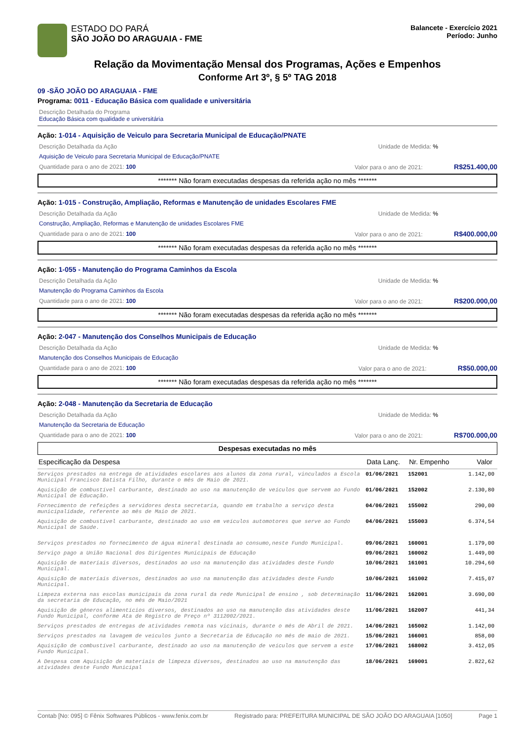ESTADO DO PARÁ
SÃO JOÃO DO ARAGUAIA - FME
Balancete - Exercício 2021
Período: Junho
Relação da Movimentação Mensal dos Programas, Ações e Empenhos
Conforme Art 3º, § 5º TAG 2018
09 -SÃO JOÃO DO ARAGUAIA - FME
Programa: 0011 - Educação Básica com qualidade e universitária
Descrição Detalhada do Programa
Educação Básica com qualidade e universitária
Ação: 1-014 - Aquisição de Veiculo para Secretaria Municipal de Educação/PNATE
Descrição Detalhada da Ação Unidade de Medida: %
Aquisição de Veiculo para Secretaria Municipal de Educação/PNATE
Quantidade para o ano de 2021: 100 Valor para o ano de 2021: R$251.400,00
******* Não foram executadas despesas da referida ação no mês *******
Ação: 1-015 - Construção, Ampliação, Reformas e Manutenção de unidades Escolares FME
Descrição Detalhada da Ação Unidade de Medida: %
Construção, Ampliação, Reformas e Manutenção de unidades Escolares FME
Quantidade para o ano de 2021: 100 Valor para o ano de 2021: R$400.000,00
******* Não foram executadas despesas da referida ação no mês *******
Ação: 1-055 - Manutenção do Programa Caminhos da Escola
Descrição Detalhada da Ação Unidade de Medida: %
Manutenção do Programa Caminhos da Escola
Quantidade para o ano de 2021: 100 Valor para o ano de 2021: R$200.000,00
******* Não foram executadas despesas da referida ação no mês *******
Ação: 2-047 - Manutenção dos Conselhos Municipais de Educação
Descrição Detalhada da Ação Unidade de Medida: %
Manutenção dos Conselhos Municipais de Educação
Quantidade para o ano de 2021: 100 Valor para o ano de 2021: R$50.000,00
******* Não foram executadas despesas da referida ação no mês *******
Ação: 2-048 - Manutenção da Secretaria de Educação
Descrição Detalhada da Ação Unidade de Medida: %
Manutenção da Secretaria de Educação
Quantidade para o ano de 2021: 100 Valor para o ano de 2021: R$700.000,00
Despesas executadas no mês
| Especificação da Despesa | Data Lanç. | Nr. Empenho | Valor |
| --- | --- | --- | --- |
| Serviços prestados na entrega de atividades escolares aos alunos da zona rural, vinculados a Escola Municipal Francisco Batista Filho, durante o mês de Maio de 2021. | 01/06/2021 | 152001 | 1.142,00 |
| Aquisição de combustível carburante, destinado ao uso na manutenção de veículos que servem ao Fundo Municipal de Educação. | 01/06/2021 | 152002 | 2.130,80 |
| Fornecimento de refeições a servidores desta secretaria, quando em trabalho a serviço desta municipalidade, referente ao mês de Maio de 2021. | 04/06/2021 | 155002 | 290,00 |
| Aquisição de combustível carburante, destinado ao uso em veículos automotores que serve ao Fundo Municipal de Saúde. | 04/06/2021 | 155003 | 6.374,54 |
| Serviços prestados no fornecimento de água mineral destinada ao consumo,neste Fundo Municipal. | 09/06/2021 | 160001 | 1.179,00 |
| Serviço pago a União Nacional dos Dirigentes Municipais de Educação | 09/06/2021 | 160002 | 1.449,00 |
| Aquisição de materiais diversos, destinados ao uso na manutenção das atividades deste Fundo Municipal. | 10/06/2021 | 161001 | 10.294,60 |
| Aquisição de materiais diversos, destinados ao uso na manutenção das atividades deste Fundo Municipal. | 10/06/2021 | 161002 | 7.415,07 |
| Limpeza externa nas escolas municipais da zona rural da rede Municipal de ensino , sob determinação da secretaria de Educação, no mês de Maio/2021 | 11/06/2021 | 162001 | 3.690,00 |
| Aquisição de gêneros alimentícios diversos, destinados ao uso na manutenção das atividades deste Fundo Municipal, conforme Ata de Registro de Preço nº 3112002/2021. | 11/06/2021 | 162007 | 441,34 |
| Serviços prestados de entregas de atividades remota nas vicinais, durante o mês de Abril de 2021. | 14/06/2021 | 165002 | 1.142,00 |
| Serviços prestados na lavagem de veículos junto a Secretaria de Educação no mês de maio de 2021. | 15/06/2021 | 166001 | 858,00 |
| Aquisição de combustível carburante, destinado ao uso na manutenção de veículos que servem a este Fundo Municipal. | 17/06/2021 | 168002 | 3.412,05 |
| A Despesa com Aquisição de materiais de limpeza diversos, destinados ao uso na manutenção das atividades deste Fundo Municipal | 18/06/2021 | 169001 | 2.822,62 |
Contab [No: 095] © Fênix Softwares Públicos - www.fenix.com.br Registrado para: PREFEITURA MUNICIPAL DE SÃO JOÃO DO ARAGUAIA [1050] Page 1